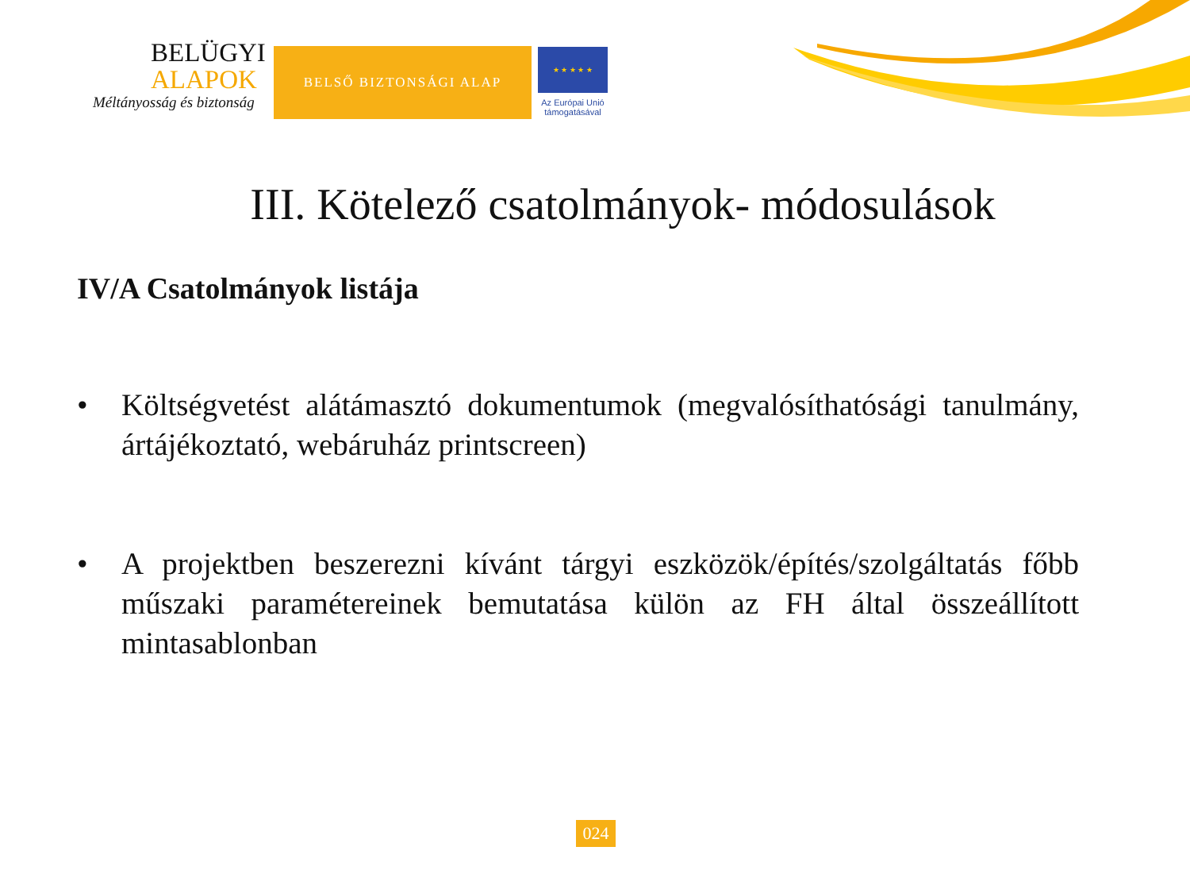BELÜGYI
ALAPOK
Méltányosság és biztonság
BELSŐ BIZTONSÁGI ALAP
★ ★ ★ ★ ★
Az Európai Unió
támogatásával
III. Kötelező csatolmányok- módosulások
IV/A Csatolmányok listája
• Költségvetést alátámasztó dokumentumok (megvalósíthatósági tanulmány, ártájékoztató, webáruház printscreen)
• A projektben beszerezni kívánt tárgyi eszközök/építés/szolgáltatás főbb műszaki paramétereinek bemutatása külön az FH által összeállított mintasablonban
024